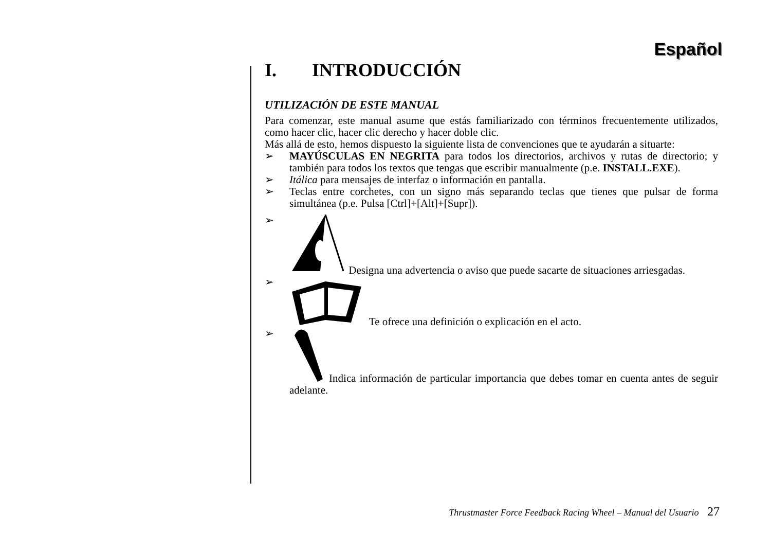Español
I. INTRODUCCIÓN
UTILIZACIÓN DE ESTE MANUAL
Para comenzar, este manual asume que estás familiarizado con términos frecuentemente utilizados, como hacer clic, hacer clic derecho y hacer doble clic.
Más allá de esto, hemos dispuesto la siguiente lista de convenciones que te ayudarán a situarte:
➢ MAYÚSCULAS EN NEGRITA para todos los directorios, archivos y rutas de directorio; y también para todos los textos que tengas que escribir manualmente (p.e. INSTALL.EXE).
➢ Itálica para mensajes de interfaz o información en pantalla.
➢ Teclas entre corchetes, con un signo más separando teclas que tienes que pulsar de forma simultánea (p.e. Pulsa [Ctrl]+[Alt]+[Supr]).
➢ Designa una advertencia o aviso que puede sacarte de situaciones arriesgadas.
➢ Te ofrece una definición o explicación en el acto.
➢ Indica información de particular importancia que debes tomar en cuenta antes de seguir adelante.
Thrustmaster Force Feedback Racing Wheel – Manual del Usuario 27